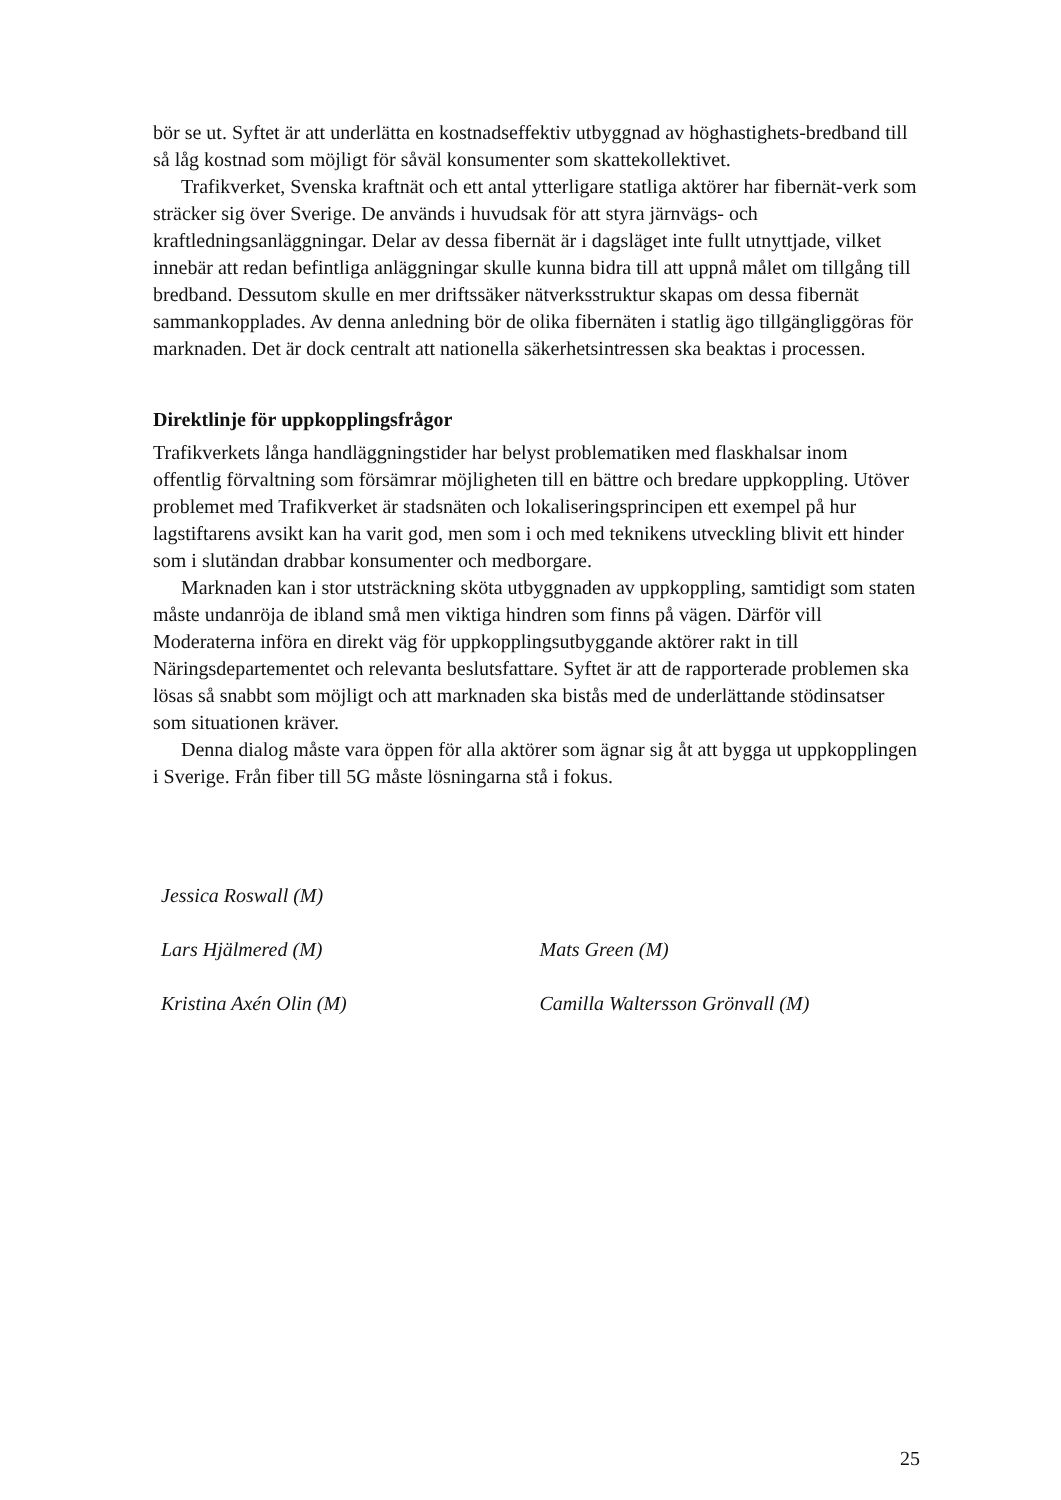bör se ut. Syftet är att underlätta en kostnadseffektiv utbyggnad av höghastighets-bredband till så låg kostnad som möjligt för såväl konsumenter som skattekollektivet.
Trafikverket, Svenska kraftnät och ett antal ytterligare statliga aktörer har fibernät-verk som sträcker sig över Sverige. De används i huvudsak för att styra järnvägs- och kraftledningsanläggningar. Delar av dessa fibernät är i dagsläget inte fullt utnyttjade, vilket innebär att redan befintliga anläggningar skulle kunna bidra till att uppnå målet om tillgång till bredband. Dessutom skulle en mer driftssäker nätverksstruktur skapas om dessa fibernät sammankopplades. Av denna anledning bör de olika fibernäten i statlig ägo tillgängliggöras för marknaden. Det är dock centralt att nationella säkerhetsintressen ska beaktas i processen.
Direktlinje för uppkopplingsfrågor
Trafikverkets långa handläggningstider har belyst problematiken med flaskhalsar inom offentlig förvaltning som försämrar möjligheten till en bättre och bredare uppkoppling. Utöver problemet med Trafikverket är stadsnäten och lokaliseringsprincipen ett exempel på hur lagstiftarens avsikt kan ha varit god, men som i och med teknikens utveckling blivit ett hinder som i slutändan drabbar konsumenter och medborgare.
Marknaden kan i stor utsträckning sköta utbyggnaden av uppkoppling, samtidigt som staten måste undanröja de ibland små men viktiga hindren som finns på vägen. Därför vill Moderaterna införa en direkt väg för uppkopplingsutbyggande aktörer rakt in till Näringsdepartementet och relevanta beslutsfattare. Syftet är att de rapporterade problemen ska lösas så snabbt som möjligt och att marknaden ska bistås med de underlättande stödinsatser som situationen kräver.
Denna dialog måste vara öppen för alla aktörer som ägnar sig åt att bygga ut uppkopplingen i Sverige. Från fiber till 5G måste lösningarna stå i fokus.
Jessica Roswall (M)
Lars Hjälmered (M) Mats Green (M)
Kristina Axén Olin (M) Camilla Waltersson Grönvall (M)
25